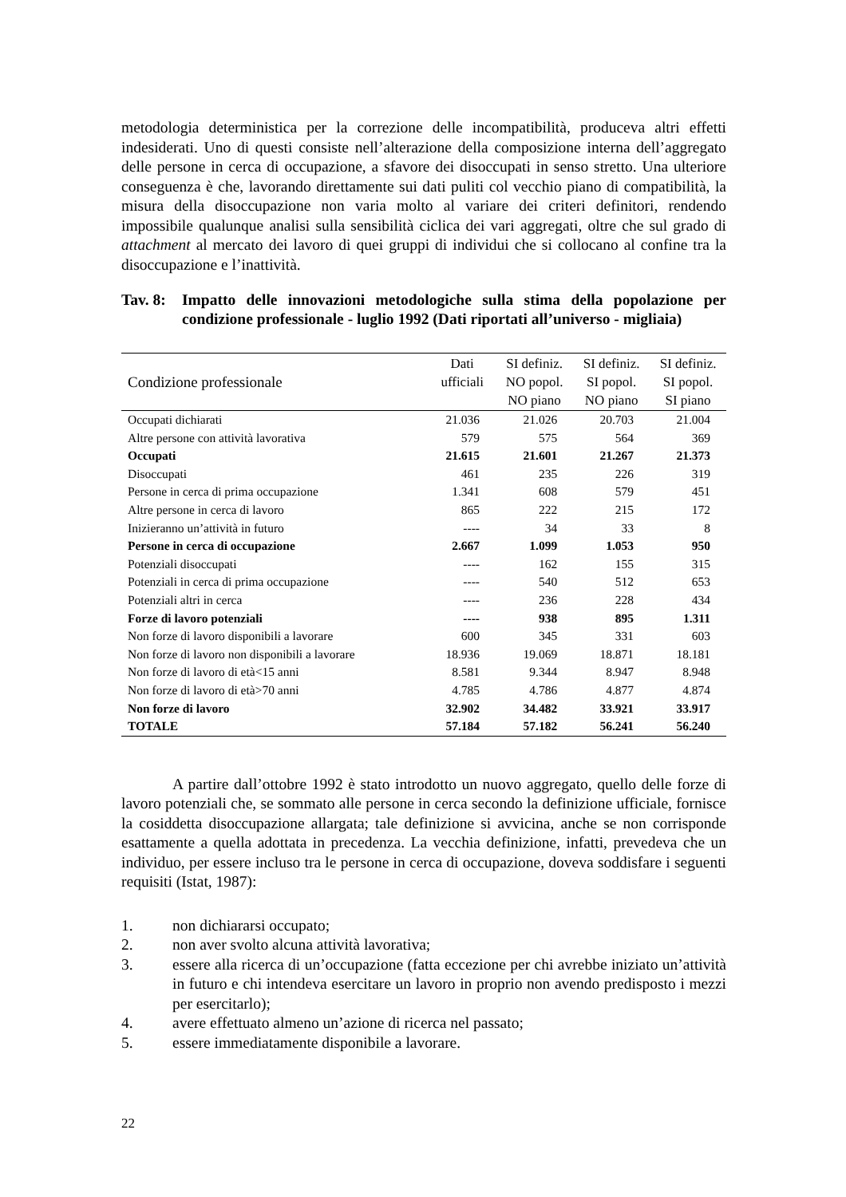metodologia deterministica per la correzione delle incompatibilità, produceva altri effetti indesiderati. Uno di questi consiste nell’alterazione della composizione interna dell’aggregato delle persone in cerca di occupazione, a sfavore dei disoccupati in senso stretto. Una ulteriore conseguenza è che, lavorando direttamente sui dati puliti col vecchio piano di compatibilità, la misura della disoccupazione non varia molto al variare dei criteri definitori, rendendo impossibile qualunque analisi sulla sensibilità ciclica dei vari aggregati, oltre che sul grado di attachment al mercato dei lavoro di quei gruppi di individui che si collocano al confine tra la disoccupazione e l’inattività.
Tav. 8: Impatto delle innovazioni metodologiche sulla stima della popolazione per condizione professionale - luglio 1992 (Dati riportati all’universo - migliaia)
| Condizione professionale | Dati ufficiali | SI definiz. NO popol. NO piano | SI definiz. SI popol. NO piano | SI definiz. SI popol. SI piano |
| --- | --- | --- | --- | --- |
| Occupati dichiarati | 21.036 | 21.026 | 20.703 | 21.004 |
| Altre persone con attività lavorativa | 579 | 575 | 564 | 369 |
| Occupati | 21.615 | 21.601 | 21.267 | 21.373 |
| Disoccupati | 461 | 235 | 226 | 319 |
| Persone in cerca di prima occupazione | 1.341 | 608 | 579 | 451 |
| Altre persone in cerca di lavoro | 865 | 222 | 215 | 172 |
| Inizieranno un’attività in futuro | ---- | 34 | 33 | 8 |
| Persone in cerca di occupazione | 2.667 | 1.099 | 1.053 | 950 |
| Potenziali disoccupati | ---- | 162 | 155 | 315 |
| Potenziali in cerca di prima occupazione | ---- | 540 | 512 | 653 |
| Potenziali altri in cerca | ---- | 236 | 228 | 434 |
| Forze di lavoro potenziali | ---- | 938 | 895 | 1.311 |
| Non forze di lavoro disponibili a lavorare | 600 | 345 | 331 | 603 |
| Non forze di lavoro non disponibili a lavorare | 18.936 | 19.069 | 18.871 | 18.181 |
| Non forze di lavoro di età<15 anni | 8.581 | 9.344 | 8.947 | 8.948 |
| Non forze di lavoro di età>70 anni | 4.785 | 4.786 | 4.877 | 4.874 |
| Non forze di lavoro | 32.902 | 34.482 | 33.921 | 33.917 |
| TOTALE | 57.184 | 57.182 | 56.241 | 56.240 |
A partire dall’ottobre 1992 è stato introdotto un nuovo aggregato, quello delle forze di lavoro potenziali che, se sommato alle persone in cerca secondo la definizione ufficiale, fornisce la cosiddetta disoccupazione allargata; tale definizione si avvicina, anche se non corrisponde esattamente a quella adottata in precedenza. La vecchia definizione, infatti, prevedeva che un individuo, per essere incluso tra le persone in cerca di occupazione, doveva soddisfare i seguenti requisiti (Istat, 1987):
1. non dichiararsi occupato;
2. non aver svolto alcuna attività lavorativa;
3. essere alla ricerca di un’occupazione (fatta eccezione per chi avrebbe iniziato un’attività in futuro e chi intendeva esercitare un lavoro in proprio non avendo predisposto i mezzi per esercitarlo);
4. avere effettuato almeno un’azione di ricerca nel passato;
5. essere immediatamente disponibile a lavorare.
22